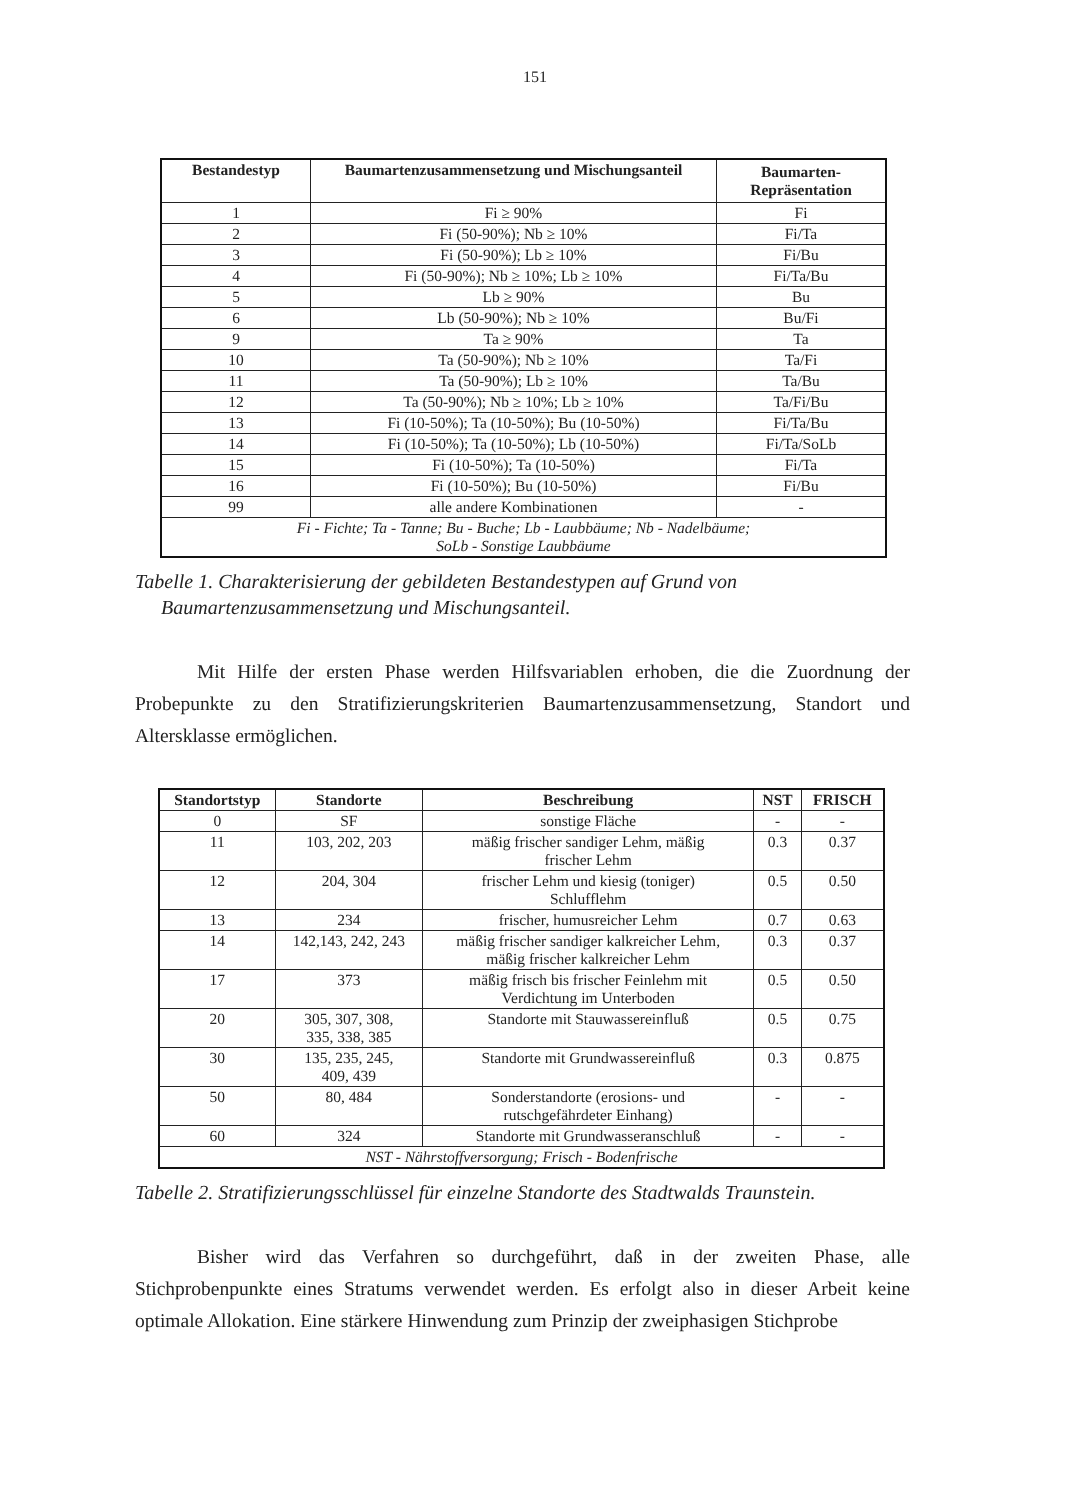151
| Bestandestyp | Baumartenzusammensetzung und Mischungsanteil | Baumarten- Repräsentation |
| --- | --- | --- |
| 1 | Fi ≥ 90% | Fi |
| 2 | Fi (50-90%); Nb ≥ 10% | Fi/Ta |
| 3 | Fi (50-90%); Lb ≥ 10% | Fi/Bu |
| 4 | Fi (50-90%); Nb ≥ 10%; Lb ≥ 10% | Fi/Ta/Bu |
| 5 | Lb ≥ 90% | Bu |
| 6 | Lb (50-90%); Nb ≥ 10% | Bu/Fi |
| 9 | Ta ≥ 90% | Ta |
| 10 | Ta (50-90%); Nb ≥ 10% | Ta/Fi |
| 11 | Ta (50-90%); Lb ≥ 10% | Ta/Bu |
| 12 | Ta (50-90%); Nb ≥ 10%; Lb ≥ 10% | Ta/Fi/Bu |
| 13 | Fi (10-50%); Ta (10-50%); Bu (10-50%) | Fi/Ta/Bu |
| 14 | Fi (10-50%); Ta (10-50%); Lb (10-50%) | Fi/Ta/SoLb |
| 15 | Fi (10-50%); Ta (10-50%) | Fi/Ta |
| 16 | Fi (10-50%); Bu (10-50%) | Fi/Bu |
| 99 | alle andere Kombinationen | - |
| Fi - Fichte; Ta - Tanne; Bu - Buche; Lb - Laubbäume; Nb - Nadelbäume; SoLb - Sonstige Laubbäume | | |
Tabelle 1. Charakterisierung der gebildeten Bestandestypen auf Grund von
Baumartenzusammensetzung und Mischungsanteil.
Mit Hilfe der ersten Phase werden Hilfsvariablen erhoben, die die Zuordnung der Probepunkte zu den Stratifizierungskriterien Baumartenzusammensetzung, Standort und Altersklasse ermöglichen.
| Standortstyp | Standorte | Beschreibung | NST | FRISCH |
| --- | --- | --- | --- | --- |
| 0 | SF | sonstige Fläche | - | - |
| 11 | 103, 202, 203 | mäßig frischer sandiger Lehm, mäßig frischer Lehm | 0.3 | 0.37 |
| 12 | 204, 304 | frischer Lehm und kiesig (toniger) Schlufflehm | 0.5 | 0.50 |
| 13 | 234 | frischer, humusreicher Lehm | 0.7 | 0.63 |
| 14 | 142,143, 242, 243 | mäßig frischer sandiger kalkreicher Lehm, mäßig frischer kalkreicher Lehm | 0.3 | 0.37 |
| 17 | 373 | mäßig frisch bis frischer Feinlehm mit Verdichtung im Unterboden | 0.5 | 0.50 |
| 20 | 305, 307, 308, 335, 338, 385 | Standorte mit Stauwassereinfluß | 0.5 | 0.75 |
| 30 | 135, 235, 245, 409, 439 | Standorte mit Grundwassereinfluß | 0.3 | 0.875 |
| 50 | 80, 484 | Sonderstandorte (erosions- und rutschgefährdeter Einhang) | - | - |
| 60 | 324 | Standorte mit Grundwasseranschluß | - | - |
| NST - Nährstoffversorgung; Frisch - Bodenfrische | | | | |
Tabelle 2. Stratifizierungsschlüssel für einzelne Standorte des Stadtwalds Traunstein.
Bisher wird das Verfahren so durchgeführt, daß in der zweiten Phase, alle Stichprobenpunkte eines Stratums verwendet werden. Es erfolgt also in dieser Arbeit keine optimale Allokation. Eine stärkere Hinwendung zum Prinzip der zweiphasigen Stichprobe